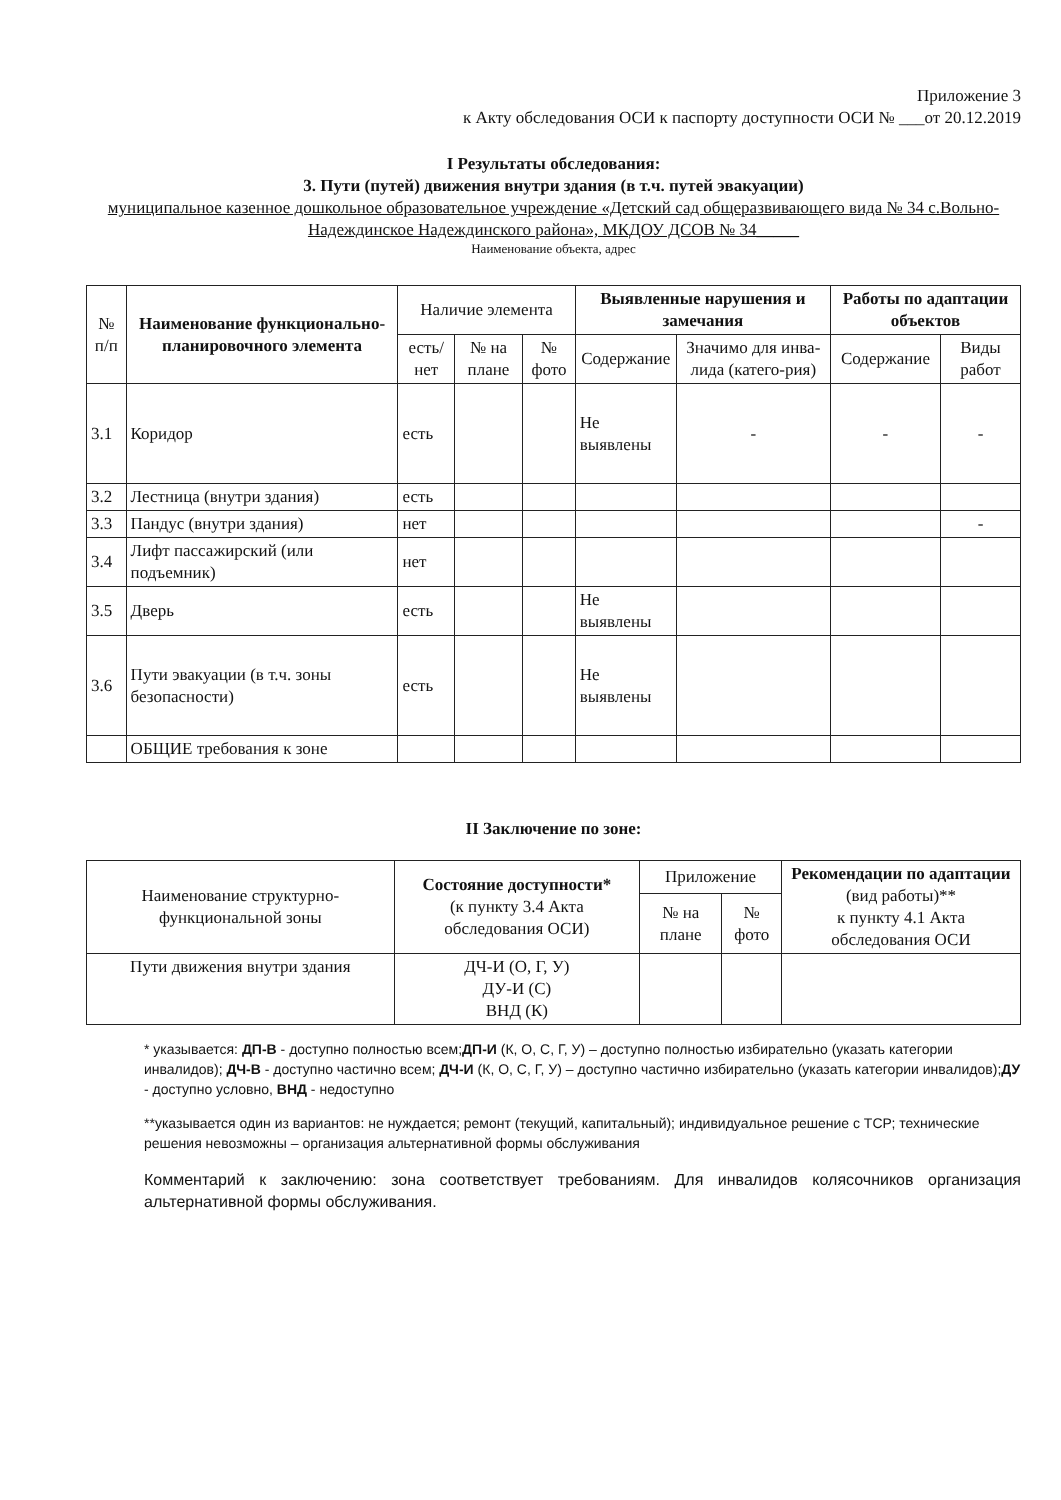Приложение 3
к Акту обследования ОСИ к паспорту доступности ОСИ № ___от 20.12.2019
I Результаты обследования:
3. Пути (путей) движения внутри здания (в т.ч. путей эвакуации)
муниципальное казенное дошкольное образовательное учреждение «Детский сад общеразвивающего вида № 34 с.Вольно-Надеждинское Надеждинского района», МКДОУ ДСОВ № 34_____
Наименование объекта, адрес
| № п/п | Наименование функционально-планировочного элемента | Наличие элемента | | | Выявленные нарушения и замечания | | Работы по адаптации объектов | |
| --- | --- | --- | --- | --- | --- | --- | --- | --- |
| | | есть/ нет | № на плане | № фото | Содержание | Значимо для инва-лида (катего-рия) | Содержание | Виды работ |
| 3.1 | Коридор | есть | | | Не выявлены | - | - | - |
| 3.2 | Лестница (внутри здания) | есть | | | | | | |
| 3.3 | Пандус (внутри здания) | нет | | | | | | - |
| 3.4 | Лифт пассажирский (или подъемник) | нет | | | | | | |
| 3.5 | Дверь | есть | | | Не выявлены | | | |
| 3.6 | Пути эвакуации (в т.ч. зоны безопасности) | есть | | | Не выявлены | | | |
| | ОБЩИЕ требования к зоне | | | | | | | |
II Заключение по зоне:
| Наименование структурно-функциональной зоны | Состояние доступности* (к пункту 3.4 Акта обследования ОСИ) | Приложение | | Рекомендации по адаптации (вид работы)** к пункту 4.1 Акта обследования ОСИ |
| --- | --- | --- | --- | --- |
| | | № на плане | № фото | |
| Пути движения внутри здания | ДЧ-И (О, Г, У) ДУ-И (С) ВНД (К) | | | |
* указывается: ДП-В - доступно полностью всем;ДП-И (К, О, С, Г, У) – доступно полностью избирательно (указать категории инвалидов); ДЧ-В - доступно частично всем; ДЧ-И (К, О, С, Г, У) – доступно частично избирательно (указать категории инвалидов);ДУ - доступно условно, ВНД - недоступно
**указывается один из вариантов: не нуждается; ремонт (текущий, капитальный); индивидуальное решение с ТСР; технические решения невозможны – организация альтернативной формы обслуживания
Комментарий к заключению: зона соответствует требованиям. Для инвалидов колясочников организация альтернативной формы обслуживания.